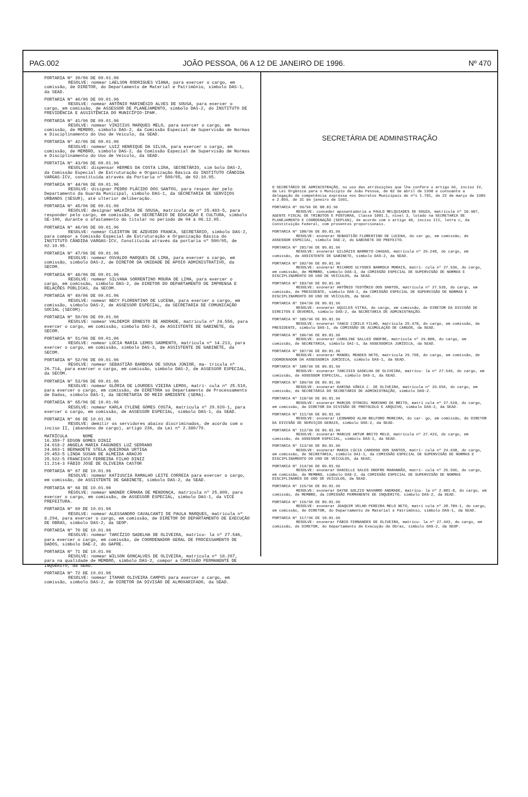PAG.002 JOÃO PESSOA, 06 A 12 DE JANEIRO DE 1996. Nº 470
PORTARIA Nº 39/96 DE 09.01.96
RESOLVE: nomear LAELSON RODRIGUES VIANA, para exercer o cargo, em comissão, de DIRETOR, do Departamento de Material e Patrimônio, símbolo DAS-1, da SEAD.
PORTARIA Nº 40/96 DE 09.01.96
RESOLVE: nomear ANTÔNIO MARINÉSIO ALVES DE SOUSA, para exercer o cargo, em comissão, de ASSESSOR DE PLANEJAMENTO, símbolo DAS-2, do INSTITUTO DE PREVIDÊNCIA E ASSISTÊNCIA DO MUNICÍPIO-IPAM.
PORTARIA Nº 41/96 DE 09.01.96
RESOLVE: nomear VINICIUS MARQUES MELO, para exercer o cargo, em comissão, de MEMBRO, símbolo DAS-2, da Comissão Especial de Supervisão de Normas e Disciplinamento do Uso de Veículo, da SEAD.
PORTARIA Nº 42/96 DE 09.01.96
RESOLVE: nomear LUIZ HENRIQUE DA SILVA, para exercer o cargo, em comissão, de MEMBRO, símbolo DAS-2, da Comissão Especial de Supervisão de Normas e Disciplinamento do Uso de Veículo, da SEAD.
PORTATIA Nº 43/96 DE 09.01.96
RESOLVE: dispensar HERMES DA COSTA LIRA, SECRETÁRIO, sím bolo DAS-2, da Comissão Especial de Estruturação e Organização Básica do INSTITUTO CÂNDIDA VARGAS-ICV, constituída através da Portaria nº 500/95, de 02.10.95.
PORTARIA Nº 44/96 DE 09.01.96
RESOLVE: disignar PEDRO PLÁCIDO DOS SANTOS, para respon der pelo Departamento da Guarda Municipal, símbolo DAS-1, da SECRETARIA DE SERVIÇOS URBANOS (SESUR), até ulterior deliberação.
PORTARIA Nº 45/96 DE 09.01.96
RESOLVE: designar WALKÍRIA DE SOUSA, matrícula de nº 25.483-5, para responder pelo cargo, em comissão, de SECRETÁRIO DE EDUCAÇÃO E CULTURA, símbolo SE-100, durante o afastamento do titular no período de 04 à 08.12.95.
PORTARIA Nº 46/96 DE 09.01.96
RESOLVE: nomear CLEIRTON DE AZEVEDO FRANCA, SECRETÁRIO, símbolo DAS-2, para compor a Comissão Especial de Estruturação e Organização Básica do INSTITUTO CÂNDIDA VARGAS-ICV, Constituída através da portaria nº 500/95, de 02.10.95.
PORTARIA Nº 47/96 DE 09.01.96
RESOLVE: nomear OSVALDO MARQUES DE LIMA, para exercer o cargo, em comissão, símbolo DAS-2, de DIRETOR DA UNIDADE DE APOIO ADMINISTRATIVO, da SECOM.
PORTARIA Nº 48/96 DE 09.01.96
RESOLVE: nomear SILVANA SORRENTINO MOURA DE LIMA, para exercer o cargo, em comissão, símbolo DAS-2, de DIRETOR DO DEPARTAMENTO DE IMPRENSA E RELAÇÕES PÚBLICAS, da SECOM.
PORTARIA Nº 49/96 DE 09.01.96
RESOLVE: nomear NECY FLORENTINO DE LUCENA, para exercer o cargo, em comissão, símbolo DAS-2, de ASSESSOR ESPECIAL, da SECRETARIA DE COMUNICAÇÃO SOCIAL (SECOM).
PORTARIA Nº 50/96 DE 09.01.96
RESOLVE: nomear VALDEMIR ERNESTO DE ANDRADE, matrícula nº 24.556, para exercer o cargo, em comissão, símbolo DAS-3, de ASSISTENTE DE GABINETE, da SECOM.
PORTARIA Nº 51/96 DE 09.01.96
RESOLVE: nomear LÚCIA MARIA LEMOS SARMENTO, matrícula nº 14.213, para exercer o cargo, em comissão, símbolo DAS-3, de ASSISTENTE DE GABINETE, da SECOM.
PORTARIA Nº 52/96 DE 09.01.96
RESOLVE: nomear SEBASTIÃO BARBOSA DE SOUSA JÚNIOR, ma- trícula nº 26.714, para exercer o cargo, em comissão, símbolo DAS-2, de ASSESSOR ESPECIAL, da SECOM.
PORTARIA Nº 53/96 DE 09.01.96
RESOLVE: nomear GLÓRIA DE LOURDES VIEIRA LEMOS, matrí- cula nº 25.510, para exercer o cargo, em comissão, de DIRETORA so Departamento de Processamento de Dados, símbolo DAS-1, da SECRETARIA DO MEIO AMBIENTE (SEMA).
PORTARIA Nº 65/96 DE 10.01.96
RESOLVE: nomear KARLA CYLENE GOMES COSTA, matrícula nº 29.920-1, para exercer o cargo, em comissão, de ASSESSOR ESPECIAL, símbolo DAS-1, da SEAD.
PORTARIA Nº 66 DE 10.01.96
RESOLVE: demitir os servidores abaixo discriminados, de acordo com o inciso II, (abandono de cargo), artigo 236, da Lei nº 2.380/79.
MATRÍCULA NOME
16.359-7 EDSON GOMES DINIZ
24.618-2 ANGELA MARIA FAGUNDES LUZ SERRANO
24.863-1 BERNADETE STELA QUEIROGA URTIGA
29.453-5 LINDA SUSAN DE ALMEIDA ARAÚJO
25.922-5 FRANCISCO FERREIRA FILHO DINIZ
11.214-3 FÁBIO JOSÉ DE OLIVEIRA CASTOR
PORTARIA Nº 67 DE 10.01.96
RESOLVE: nomear KATIUSCIA RAMALHO LEITE CORREIA para exercer o cargo, em comissão, de ASSISTENTE DE GABINETE, símbolo DAS-2, da SEAD.
PORTARIA Nº 68 DE 10.01.96
RESOLVE: nomear WAGNER CÂMARA DE MENDONÇA, matrícula nº 25.809, para exercer o cargo, em comissão, de ASSESSOR ESPECIAL, símbolo DAS-1, da VICE PREFEITURA.
PORTARIA Nº 69 DE 10.01.96
RESOLVE: nomear ALESSANDRO CAVALCANTI DE PAULA MARQUES, matrícula nº 8.294, para exercer o cargo, em comissão, de DIRETOR DO DEPARTAMENTO DE EXECUÇÃO DE OBRAS, símbolo DAS-2, da SEOP.
PORTARIA Nº 70 DE 10.01.96
RESOLVE: nomear TARCÍZIO GADELHA DE OLIVEIRA, matrícu- la nº 27.546, para exercer o cargo, em comissão, de COORDENADOR GERAL DE PROCESSAMENTO DE DADOS, símbolo DAE-2, do GAPRE.
PORTARIA Nº 71 DE 10.01.96
RESOLVE: nomear WILSON GONÇALVES DE OLIVEIRA, matrícula nº 18.267, para na qualidade de MEMBRO, símbolo DAS-2, compor a COMISSÃO PERMANENTE DE INQUÉRITO, da SEAD.
PORTARIA Nº 72 DE 10.01.96
RESOLVE: nomear ITAMAR OLIVEIRA CAMPOS para exercer o cargo, em comissão, símbolo DAS-2, de DIRETOR DA DIVISÃO DE ALMOXARIFADO, da SEAD.
SECRETÁRIA DE ADMINISTRAÇÃO
O SECRETÁRIO DE ADMINISTRAÇÃO, no uso das atribuições que lhe confere o artigo 66, inciso IV, da Lei Orgânica para o Município de João Pessoa, de 02 de abril de 1990 e consoante a delegação de competência expressa nos Decretos Municipais de nºs 1.781, de 22 de março de 1989 e 2.059, de 31 de janeiro de 1991,
PORTARIA Nº 99/96 DE 08.01.96
RESOLVE: conceder aposentadoria a PAULO MELQUIADES DE SOUZA, matrícula nº 10.907, AGENTE FISCAL DE TRIBUTOS E POSTURAS, Classe 1001.1, nível 3, lotado na SECRETARIA DE PLANEJAMENTO E COORDENAÇÃO (SEPLAN), de acordo com o artigo 40, inciso III, letra c, da Constituição Federal, com proventos proporcionais.
PORTARIA Nº 100/96 DE 09.01.96
RESOLVE: exonerar SEBASTIÃO FLORENTINO DE LUCENA, do car go, em comissão, de ASSESSOR ESPECIAL, símbolo DAE-2, do GABINETE DO PREFEITO.
PORTARIA Nº 101/96 DE 09.01.96
RESOLVE: exonerar GILDÁZIO BARRETO CHAGAS, matrícula nº 29.248, do cargo, em comissão, de ASSISTENTE DE GABINETE, símbolo DAS-2, da SEAD.
PORTARIA Nº 102/96 DE 09.01.96
RESOLVE: exonerar RICARDO ULYSSES BARROCA MORAIS, matrí- cula nº 27.536, do cargo, em comissão, de MEMBRO, símbolo DAS-3, da COMISSÃO ESPECIAL DE SUPERVISÃO DE NORMAS E DISCIPLINAMENTO DO USO DE VEÍCULOS, da SEAD.
PORTARIA Nº 103/96 DE 09.01.96
RESOLVE: exonerar ANTÔNIO TEOTÔNIO DOS SANTOS, matrícula nº 27.535, do cargo, em comissão, de PRESIDENTE, símbolo DAS-1, da COMISSÃO ESPECIAL DE SUPERVISÃO DE NORMAS E DISCIPLINAMENTO DO USO DE VEÍCULOS, da SEAD.
PORTARIA Nº 104/96 DE 09.01.96
RESOLVE: exonerar AQUILES VITKA, do cargo, em comissão, de DIRETOR DA DIVISÃO DE DIREITOS E DEVERES, símbolo DAS-2, da SECRETARIA DE ADMINISTRAÇÃO.
PORTARIA Nº 105/96 DE 09.01.96
RESOLVE: exonerar YANCO CIRILO FILHO, matrícula 25.470, do cargo, em comissão, de PRESIDENTE, símbolo DAS-1, da COMISSÃO DE ACUMULAÇÃO DE CARGOS, da SEAD.
PORTARIA Nº 106/96 DE 09.01.96
RESOLVE: exonerar CAROLINE SALLES ONOFRE, matrícula nº 29.008, do cargo, em comissão, de SECRETÁRIA, símbolo DAI-1, da ASSESSORIA JURÍDICA, da SEAD.
PORTARIA Nº 107/96 DE 09.01.96
RESOLVE: exonerar MANOEL MENDES NETO, matrícula 29.758, do cargo, em comissão, de COORDENADOR DA ASSESSORIA JURÍDICA, símbolo DAS-1, da SEAD.
PORTARIA Nº 108/96 DE 09.01.96
RESOLVE: exonerar TARCISIO GADELHA DE OLIVEIRA, matrícu- la nº 27.546, do cargo, em comissão, de ASSESSOR ESPECIAL, símbolo DAS-1, da SEAD.
PORTARIA Nº 109/96 DE 09.01.96
RESOLVE: exonerar KARINA VÂNIA C. DE OLIVEIRA, matrícula nº 29.656, do cargo, em comissão, de SECRETÁRIA DO SECRETÁRIO DE ADMINISTRAÇÃO, símbolo DAS-2.
PORTARIA Nº 110/96 DE 09.01.96
RESOLVE: exonerar MARCOS OTONIEL MARINHO DE BRITO, matrí cula nº 27.510, do cargo, em comissão, de DIRETOR DA DIVISÃO DE PROTOCOLO E ARQUIVO, símbolo DAS-2, da SEAD.
PORTARIA Nº 111/96 DE 09.01.96
RESOLVE: exonerar LEONARDO ALAN BELFORD MOREIRA, do car- go, em comissão, de DIRETOR DA DIVISÃO DE SERVIÇOS GERAIS, símbolo DAS-2, da SEAD.
PORTARIA Nº 112/96 DE 09.01.96
RESOLVE: exonerar MARCUS ARTUR BRITO MELO, matrícula nº 27.423, do cargo, em comissão, de ASSESSOR ESPECIAL, símbolo DAS-1, da SEAD.
PORTARIA Nº 113/96 DE 09.01.96
RESOLVE: exonerar MARIA LÚCIA CARDOSO DOS SANTOS, matrí- cula nº 24.698, do cargo, em comissão, de SECRETÁRIA, símbolo DAI-1, da COMISSÃO ESPECIAL DE SUPERVISÃO DE NORMAS E DISCIPLINAMENTO DO USO DE VEÍCULOS, da SEAD;
PORTARIA Nº 114/96 DE 09.01.96
RESOLVE: exonerar DANIELLE SALES ONOFRE MARANHÃO, matrí- cula nº 25.596, do cargo, em comissão, de MEMBRO, símbolo DAS-2, da COMISSÃO ESPECIAL DE SUPERVISÃO DE NORMAS DISCIPLINARES DO USO DE VEÍCULOS, da SEAD.
PORTARIA Nº 115/96 DE 09.01.96
RESOLVE: exonerar DAYSE GOLZIO NAVARRO ANDRADE, matrícu- la nº 2.081-8, do cargo, em comissão, de MEMBRO, da COMISSÃO PERMANENTE DE INQUÉRITO, símbolo DAS-2, da SEAD.
PORTARIA Nº 116/96 DE 09.01.96
RESOLVE: exonerar JOAQUIM VELHO PEREIRA MELO NETO, matrí cula nº 28.709-1, do cargo, em comissão, de DIRETOR, do Departamento de Material e Patrimônio, símbolo DAS-1, da SEAD.
PORTARIA Nº 117/96 DE 10.01.96
RESOLVE: exonerar FÁBIO FERNANDES DE OLIVEIRA, matrícu- la nº 27.442, do cargo, em comissão, de DIRETOR, do Departamento de Execução de Obras, símbolo DAS-2, da SEOP.